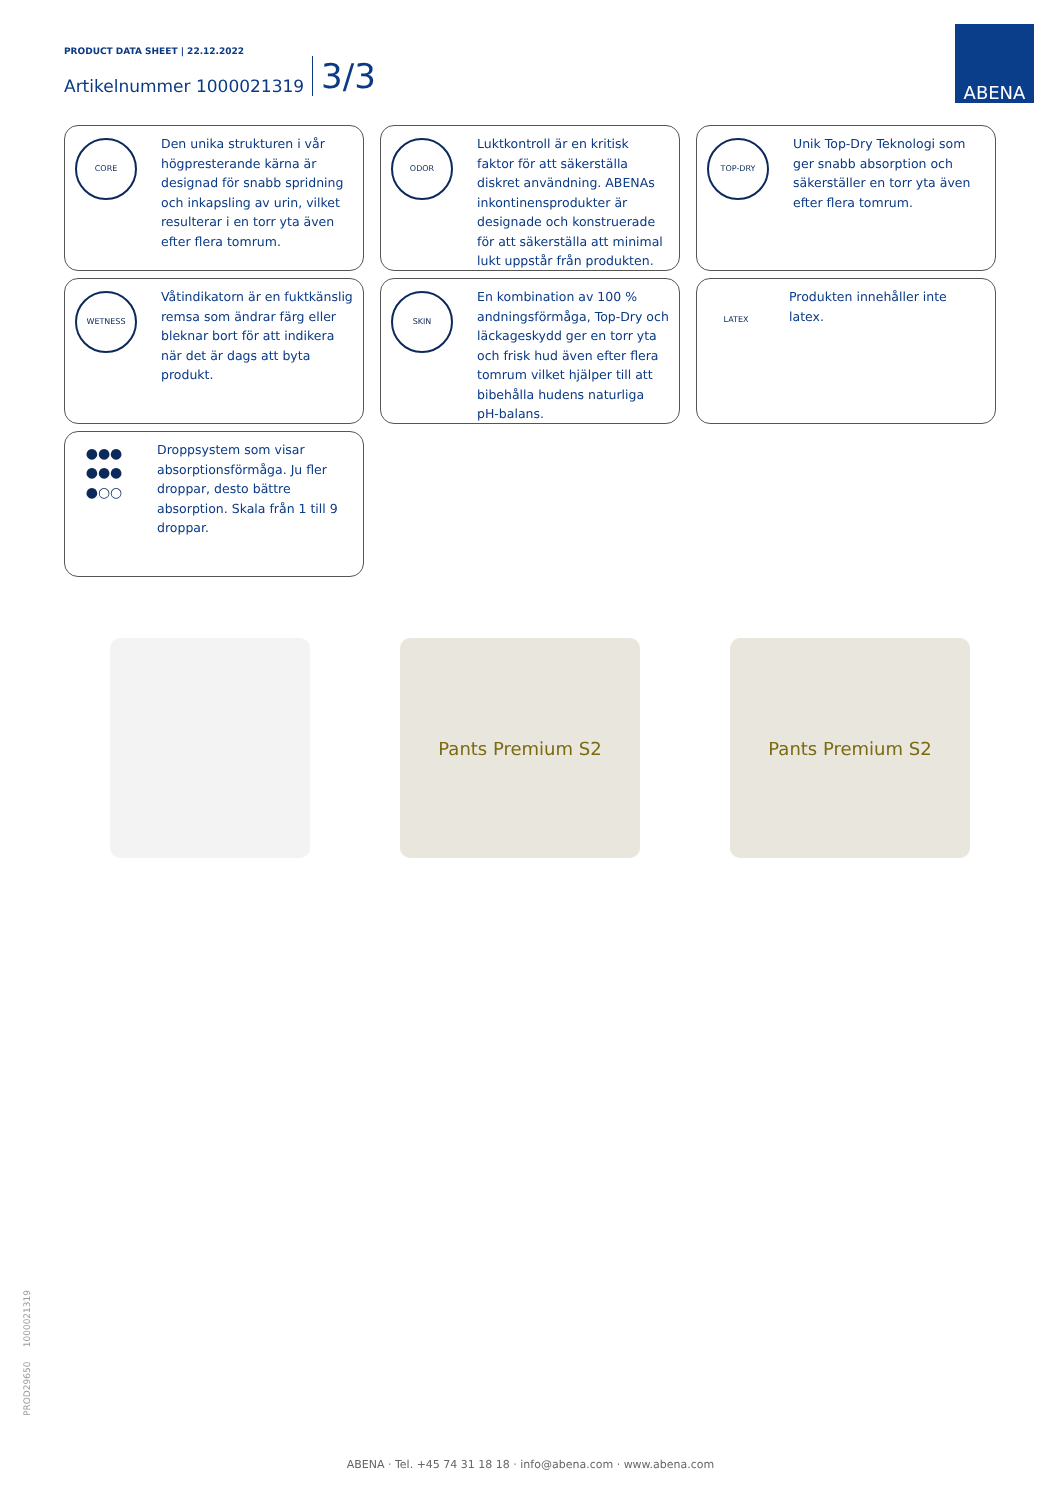PRODUCT DATA SHEET | 22.12.2022
Artikelnummer 1000021319 3/3
ABENA
CORE
Den unika strukturen i vår högpresterande kärna är designad för snabb spridning och inkapsling av urin, vilket resulterar i en torr yta även efter flera tomrum.
ODOR
Luktkontroll är en kritisk faktor för att säkerställa diskret användning. ABENAs inkontinensprodukter är designade och konstruerade för att säkerställa att minimal lukt uppstår från produkten.
TOP-DRY
Unik Top-Dry Teknologi som ger snabb absorption och säkerställer en torr yta även efter flera tomrum.
WETNESS
Våtindikatorn är en fuktkänslig remsa som ändrar färg eller bleknar bort för att indikera när det är dags att byta produkt.
SKIN
En kombination av 100 % andningsförmåga, Top-Dry och läckageskydd ger en torr yta och frisk hud även efter flera tomrum vilket hjälper till att bibehålla hudens naturliga pH-balans.
LATEX
Produkten innehåller inte latex.
●●●
●●●
●○○
Droppsystem som visar absorptionsförmåga. Ju fler droppar, desto bättre absorption. Skala från 1 till 9 droppar.
Pants Premium S2 Pants Premium S2
PROD29650 1000021319
ABENA · Tel. +45 74 31 18 18 · info@abena.com · www.abena.com